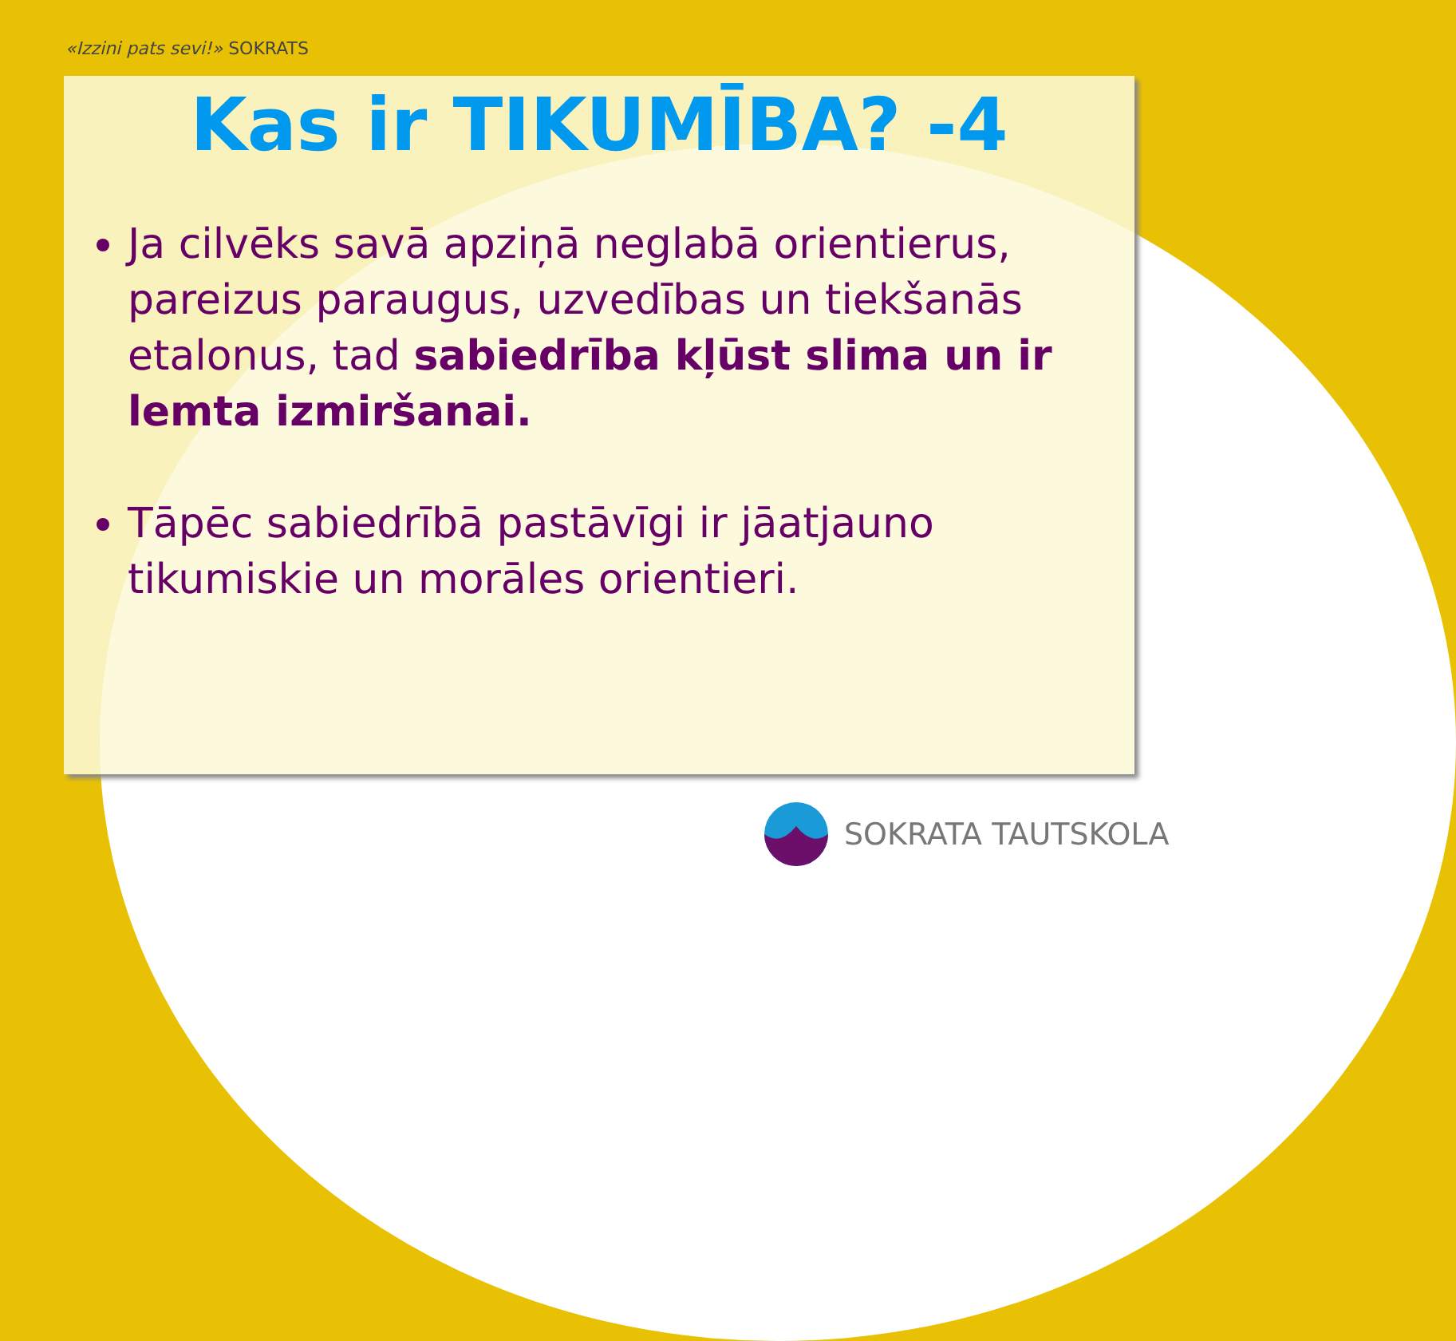«Izzini pats sevi!» SOKRATS
Kas ir TIKUMĪBA? -4
Ja cilvēks savā apziņā neglabā orientierus, pareizus paraugus, uzvedības un tiekšanās etalonus, tad sabiedrība kļūst slima un ir lemta izmiršanai.
Tāpēc sabiedrībā pastāvīgi ir jāatjauno tikumiskie un morāles orientieri.
SOKRATA TAUTSKOLA